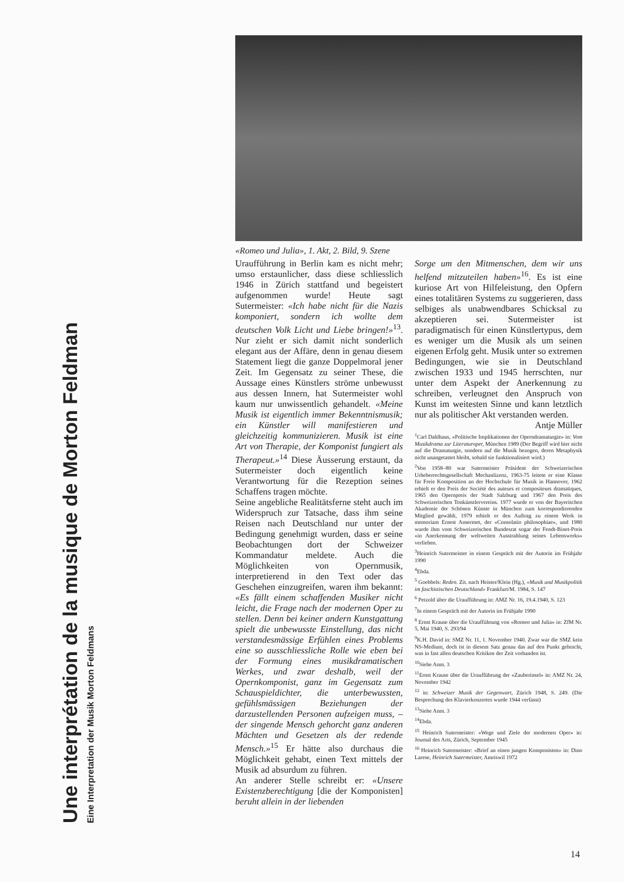Une interprétation de la musique de Morton Feldman
Eine Interpretation der Musik Morton Feldmans
«Romeo und Julia», 1. Akt, 2. Bild, 9. Szene
Uraufführung in Berlin kam es nicht mehr; umso erstaunlicher, dass diese schliesslich 1946 in Zürich stattfand und begeistert aufgenommen wurde! Heute sagt Sutermeister: «Ich habe nicht für die Nazis komponiert, sondern ich wollte dem deutschen Volk Licht und Liebe bringen!»<sup>13</sup>. Nur zieht er sich damit nicht sonderlich elegant aus der Affäre, denn in genau diesem Statement liegt die ganze Doppelmoral jener Zeit. Im Gegensatz zu seiner These, die Aussage eines Künstlers ströme unbewusst aus dessen Innern, hat Sutermeister wohl kaum nur unwissentlich gehandelt. «Meine Musik ist eigentlich immer Bekenntnismusik; ein Künstler will manifestieren und gleichzeitig kommunizieren. Musik ist eine Art von Therapie, der Komponist fungiert als Therapeut.»<sup>14</sup> Diese Äusserung erstaunt, da Sutermeister doch eigentlich keine Verantwortung für die Rezeption seines Schaffens tragen möchte.
Seine angebliche Realitätsferne steht auch im Widerspruch zur Tatsache, dass ihm seine Reisen nach Deutschland nur unter der Bedingung genehmigt wurden, dass er seine Beobachtungen dort der Schweizer Kommandatur meldete. Auch die Möglichkeiten von Opernmusik, interpretierend in den Text oder das Geschehen einzugreifen, waren ihm bekannt: «Es fällt einem schaffenden Musiker nicht leicht, die Frage nach der modernen Oper zu stellen. Denn bei keiner andern Kunstgattung spielt die unbewusste Einstellung, das nicht verstandesmässige Erfühlen eines Problems eine so ausschliessliche Rolle wie eben bei der Formung eines musikdramatischen Werkes, und zwar deshalb, weil der Opernkomponist, ganz im Gegensatz zum Schauspieldichter, die unterbewussten, gefühlsmässigen Beziehungen der darzustellenden Personen aufzeigen muss, – der singende Mensch gehorcht ganz anderen Mächten und Gesetzen als der redende Mensch.»<sup>15</sup> Er hätte also durchaus die Möglichkeit gehabt, einen Text mittels der Musik ad absurdum zu führen.
An anderer Stelle schreibt er: «Unsere Existenzberechtigung [die der Komponisten] beruht allein in der liebenden
Sorge um den Mitmenschen, dem wir uns helfend mitzuteilen haben»<sup>16</sup>. Es ist eine kuriose Art von Hilfeleistung, den Opfern eines totalitären Systems zu suggerieren, dass selbiges als unabwendbares Schicksal zu akzeptieren sei. Sutermeister ist paradigmatisch für einen Künstlertypus, dem es weniger um die Musik als um seinen eigenen Erfolg geht. Musik unter so extremen Bedingungen, wie sie in Deutschland zwischen 1933 und 1945 herrschten, nur unter dem Aspekt der Anerkennung zu schreiben, verleugnet den Anspruch von Kunst im weitesten Sinne und kann letztlich nur als politischer Akt verstanden werden. Antje Müller
<sup>1</sup> Carl Dahlhaus, «Politische Implikationen der Operndramaturgie» in: Vom Musikdrama zur Literaturoper, München 1989 (Der Begriff wird hier nicht auf die Dramaturgie, sondern auf die Musik bezogen, deren Metaphysik nicht unangetastet bleibt, sobald sie funktionalisiert wird.)
<sup>2</sup> Von 1958–80 war Sutermeister Präsident der Schweizerischen Urheberrechtsgesellschaft Mechanlizenz, 1963-75 leitete er eine Klasse für Freie Komposition an der Hochschule für Musik in Hannover, 1962 erhielt er den Preis der Société des auteurs et compositeurs dramatiques, 1965 den Opernpreis der Stadt Salzburg und 1967 den Preis des Schweizerischen Tonkünstlervereins. 1977 wurde er von der Bayerischen Akademie der Schönen Künste in München zum korrespondierenden Mitglied gewählt, 1979 erhielt er den Auftrag zu einem Werk in memoriam Ernest Ansermet, der «Consolatio philosophiae», und 1980 wurde ihm vom Schweizerischen Bundesrat sogar der Fendt-Binet-Preis «in Anerkennung der weltweiten Ausstrahlung seines Lebenswerks» verliehen.
<sup>3</sup> Heinrich Sutermeister in einem Gespräch mit der Autorin im Frühjahr 1990
<sup>4</sup> Ebda.
<sup>5</sup> Goebbels: Reden. Zit. nach Heister/Klein (Hg.), «Musik und Musikpolitik im faschistischen Deutschland» Frankfurt/M. 1984, S. 147
<sup>6</sup> Petzold über die Uraufführung in: AMZ Nr. 16, 19.4.1940, S. 123
<sup>7</sup> In einem Gespräch mit der Autorin im Frühjahr 1990
<sup>8</sup> Ernst Krause über die Uraufführung von «Romeo und Julia» in: ZfM Nr. 5, Mai 1940, S. 293/94
<sup>9</sup> K.H. David in: SMZ Nr. 11, 1. November 1940. Zwar war die SMZ kein NS-Medium, doch ist in diesem Satz genau das auf den Punkt gebracht, was in fast allen deutschen Kritiken der Zeit vorhanden ist.
<sup>10</sup> Siehe Anm. 3
<sup>11</sup> Ernst Krause über die Uraufführung der «Zauberinsel» in: AMZ Nr. 24, November 1942
<sup>12</sup> in: Schweizer Musik der Gegenwart, Zürich 1948, S. 249. (Die Besprechung des Klavierkonzertes wurde 1944 verfasst)
<sup>13</sup> Siehe Anm. 3
<sup>14</sup> Ebda.
<sup>15</sup> Heinrich Sutermeister: «Wege und Ziele der modernen Oper» in: Journal des Arts, Zürich, September 1945
<sup>16</sup> Heinrich Sutermeister: «Brief an einen jungen Komponisten» in: Dino Larese, Heinrich Sutermeister, Amriswil 1972
14